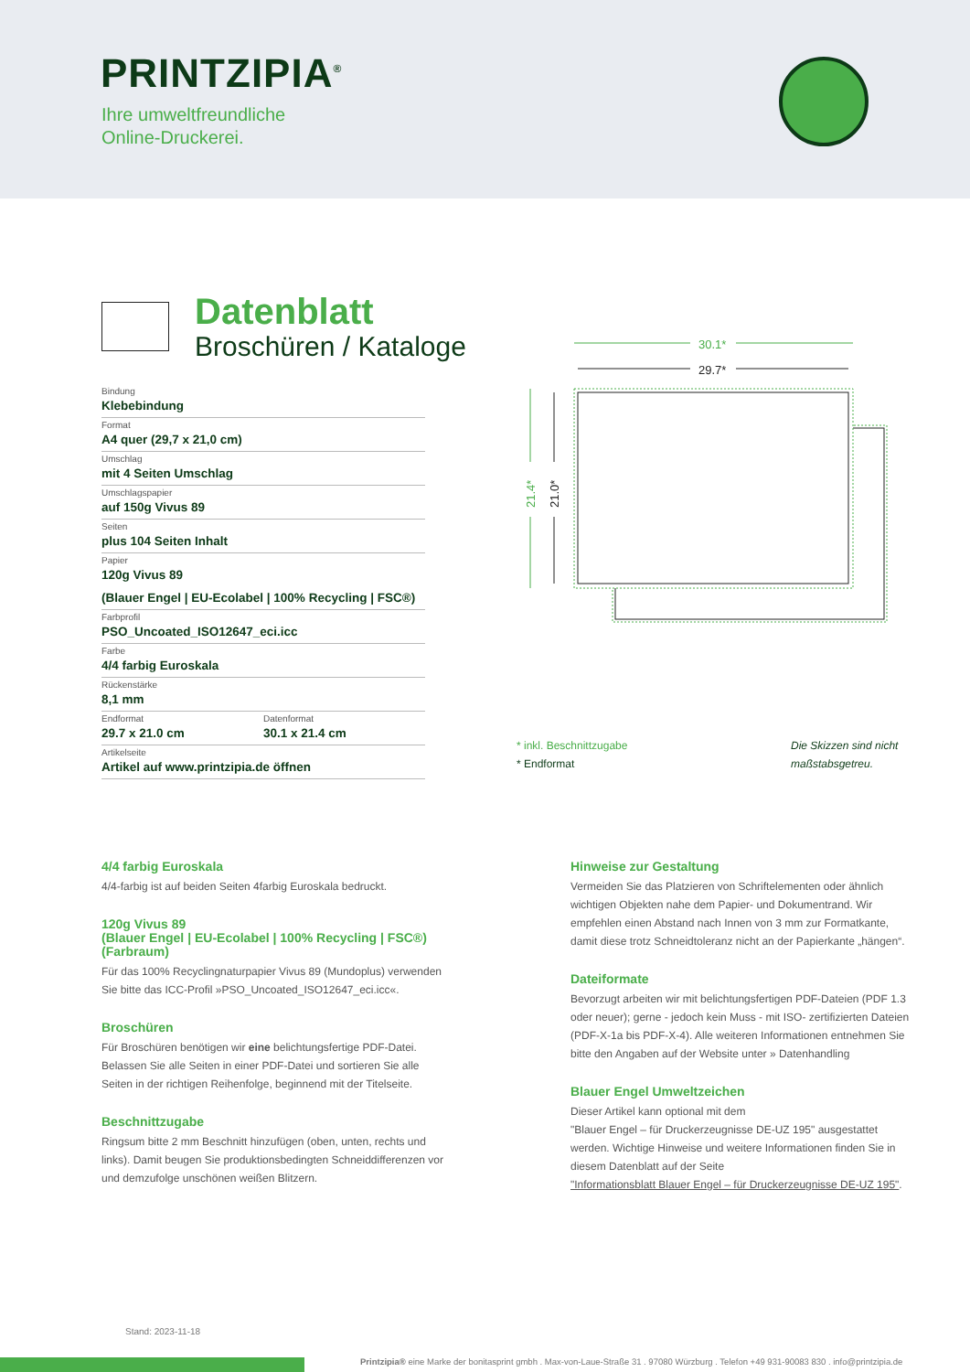PRINTZIPIA<sup>®</sup>
Ihre umweltfreundliche
Online-Druckerei.
Datenblatt
Broschüren / Kataloge
Bindung
Klebebindung
Format
A4 quer (29,7 x 21,0 cm)
Umschlag
mit 4 Seiten Umschlag
Umschlagspapier
auf 150g Vivus 89
Seiten
plus 104 Seiten Inhalt
Papier
120g Vivus 89
(Blauer Engel | EU-Ecolabel | 100% Recycling | FSC®)
Farbprofil
PSO_Uncoated_ISO12647_eci.icc
Farbe
4/4 farbig Euroskala
Rückenstärke
8,1 mm
Endformat
29.7 x 21.0 cm
Datenformat
30.1 x 21.4 cm
Artikelseite
Artikel auf www.printzipia.de öffnen
30.1*
29.7*
21.4*
21.0*
* inkl. Beschnittzugabe
* Endformat
Die Skizzen sind nicht maßstabsgetreu.
4/4 farbig Euroskala
4/4-farbig ist auf beiden Seiten 4farbig Euroskala bedruckt.
120g Vivus 89
(Blauer Engel | EU-Ecolabel | 100% Recycling | FSC®)
(Farbraum)
Für das 100% Recyclingnaturpapier Vivus 89 (Mundoplus) verwenden Sie bitte das ICC-Profil »PSO_Uncoated_ISO12647_eci.icc«.
Broschüren
Für Broschüren benötigen wir eine belichtungsfertige PDF-Datei. Belassen Sie alle Seiten in einer PDF-Datei und sortieren Sie alle Seiten in der richtigen Reihenfolge, beginnend mit der Titelseite.
Beschnittzugabe
Ringsum bitte 2 mm Beschnitt hinzufügen (oben, unten, rechts und links). Damit beugen Sie produktionsbedingten Schneiddifferenzen vor und demzufolge unschönen weißen Blitzern.
Hinweise zur Gestaltung
Vermeiden Sie das Platzieren von Schriftelementen oder ähnlich wichtigen Objekten nahe dem Papier- und Dokumentrand. Wir empfehlen einen Abstand nach Innen von 3 mm zur Formatkante, damit diese trotz Schneidtoleranz nicht an der Papierkante „hängen“.
Dateiformate
Bevorzugt arbeiten wir mit belichtungsfertigen PDF-Dateien (PDF 1.3 oder neuer); gerne - jedoch kein Muss - mit ISO- zertifizierten Dateien (PDF-X-1a bis PDF-X-4). Alle weiteren Informationen entnehmen Sie bitte den Angaben auf der Website unter » Datenhandling
Blauer Engel Umweltzeichen
Dieser Artikel kann optional mit dem
"Blauer Engel – für Druckerzeugnisse DE-UZ 195" ausgestattet werden. Wichtige Hinweise und weitere Informationen finden Sie in diesem Datenblatt auf der Seite
"Informationsblatt Blauer Engel – für Druckerzeugnisse DE-UZ 195".
Stand: 2023-11-18
Printzipia® eine Marke der bonitasprint gmbh . Max-von-Laue-Straße 31 . 97080 Würzburg . Telefon +49 931-90083 830 . info@printzipia.de